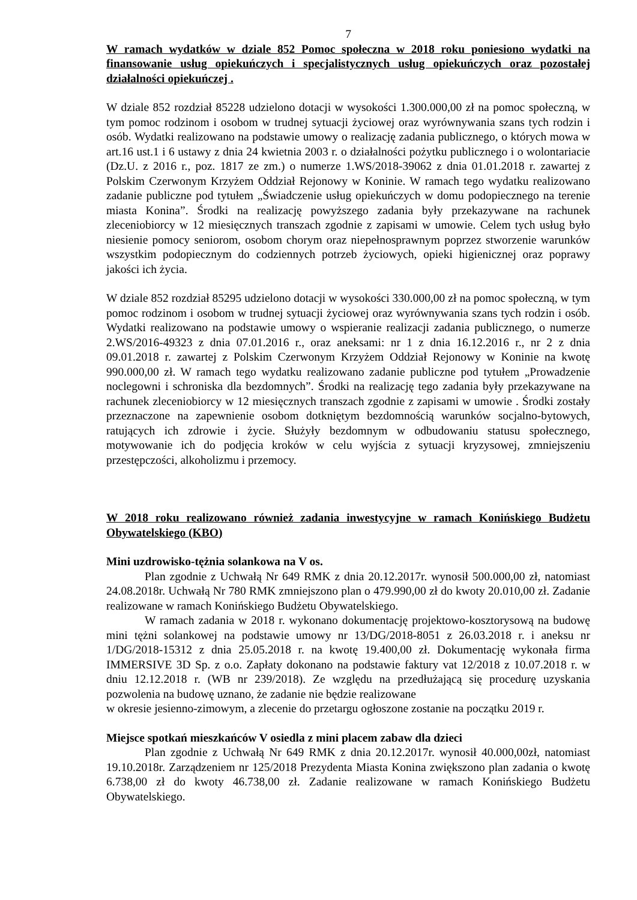7
W ramach wydatków w dziale 852 Pomoc społeczna w 2018 roku poniesiono wydatki na finansowanie usług opiekuńczych i specjalistycznych usług opiekuńczych oraz pozostałej działalności opiekuńczej .
W dziale 852 rozdział 85228 udzielono dotacji w wysokości 1.300.000,00 zł na pomoc społeczną, w tym pomoc rodzinom i osobom w trudnej sytuacji życiowej oraz wyrównywania szans tych rodzin i osób. Wydatki realizowano na podstawie umowy o realizację zadania publicznego, o których mowa w art.16 ust.1 i 6 ustawy z dnia 24 kwietnia 2003 r. o działalności pożytku publicznego i o wolontariacie (Dz.U. z 2016 r., poz. 1817 ze zm.) o numerze 1.WS/2018-39062 z dnia 01.01.2018 r. zawartej z Polskim Czerwonym Krzyżem Oddział Rejonowy w Koninie. W ramach tego wydatku realizowano zadanie publiczne pod tytułem „Świadczenie usług opiekuńczych w domu podopiecznego na terenie miasta Konina”. Środki na realizację powyższego zadania były przekazywane na rachunek zleceniobiorcy w 12 miesięcznych transzach zgodnie z zapisami w umowie. Celem tych usług było niesienie pomocy seniorom, osobom chorym oraz niepełnosprawnym poprzez stworzenie warunków wszystkim podopiecznym do codziennych potrzeb życiowych, opieki higienicznej oraz poprawy jakości ich życia.
W dziale 852 rozdział 85295 udzielono dotacji w wysokości 330.000,00 zł na pomoc społeczną, w tym pomoc rodzinom i osobom w trudnej sytuacji życiowej oraz wyrównywania szans tych rodzin i osób. Wydatki realizowano na podstawie umowy o wspieranie realizacji zadania publicznego, o numerze 2.WS/2016-49323 z dnia 07.01.2016 r., oraz aneksami: nr 1 z dnia 16.12.2016 r., nr 2 z dnia 09.01.2018 r. zawartej z Polskim Czerwonym Krzyżem Oddział Rejonowy w Koninie na kwotę 990.000,00 zł. W ramach tego wydatku realizowano zadanie publiczne pod tytułem „Prowadzenie noclegowni i schroniska dla bezdomnych”. Środki na realizację tego zadania były przekazywane na rachunek zleceniobiorcy w 12 miesięcznych transzach zgodnie z zapisami w umowie . Środki zostały przeznaczone na zapewnienie osobom dotkniętym bezdomnością warunków socjalno-bytowych, ratujących ich zdrowie i życie. Służyły bezdomnym w odbudowaniu statusu społecznego, motywowanie ich do podjęcia kroków w celu wyjścia z sytuacji kryzysowej, zmniejszeniu przestępczości, alkoholizmu i przemocy.
W 2018 roku realizowano również zadania inwestycyjne w ramach Konińskiego Budżetu Obywatelskiego (KBO)
Mini uzdrowisko-tężnia solankowa na V os.
Plan zgodnie z Uchwałą Nr 649 RMK z dnia 20.12.2017r. wynosił 500.000,00 zł, natomiast 24.08.2018r. Uchwałą Nr 780 RMK zmniejszono plan o 479.990,00 zł do kwoty 20.010,00 zł. Zadanie realizowane w ramach Konińskiego Budżetu Obywatelskiego.
W ramach zadania w 2018 r. wykonano dokumentację projektowo-kosztorysową na budowę mini tężni solankowej na podstawie umowy nr 13/DG/2018-8051 z 26.03.2018 r. i aneksu nr 1/DG/2018-15312 z dnia 25.05.2018 r. na kwotę 19.400,00 zł. Dokumentację wykonała firma IMMERSIVE 3D Sp. z o.o. Zapłaty dokonano na podstawie faktury vat 12/2018 z 10.07.2018 r. w dniu 12.12.2018 r. (WB nr 239/2018). Ze względu na przedłużającą się procedurę uzyskania pozwolenia na budowę uznano, że zadanie nie będzie realizowane
w okresie jesienno-zimowym, a zlecenie do przetargu ogłoszone zostanie na początku 2019 r.
Miejsce spotkań mieszkańców V osiedla z mini placem zabaw dla dzieci
Plan zgodnie z Uchwałą Nr 649 RMK z dnia 20.12.2017r. wynosił 40.000,00zł, natomiast 19.10.2018r. Zarządzeniem nr 125/2018 Prezydenta Miasta Konina zwiększono plan zadania o kwotę 6.738,00 zł do kwoty 46.738,00 zł. Zadanie realizowane w ramach Konińskiego Budżetu Obywatelskiego.